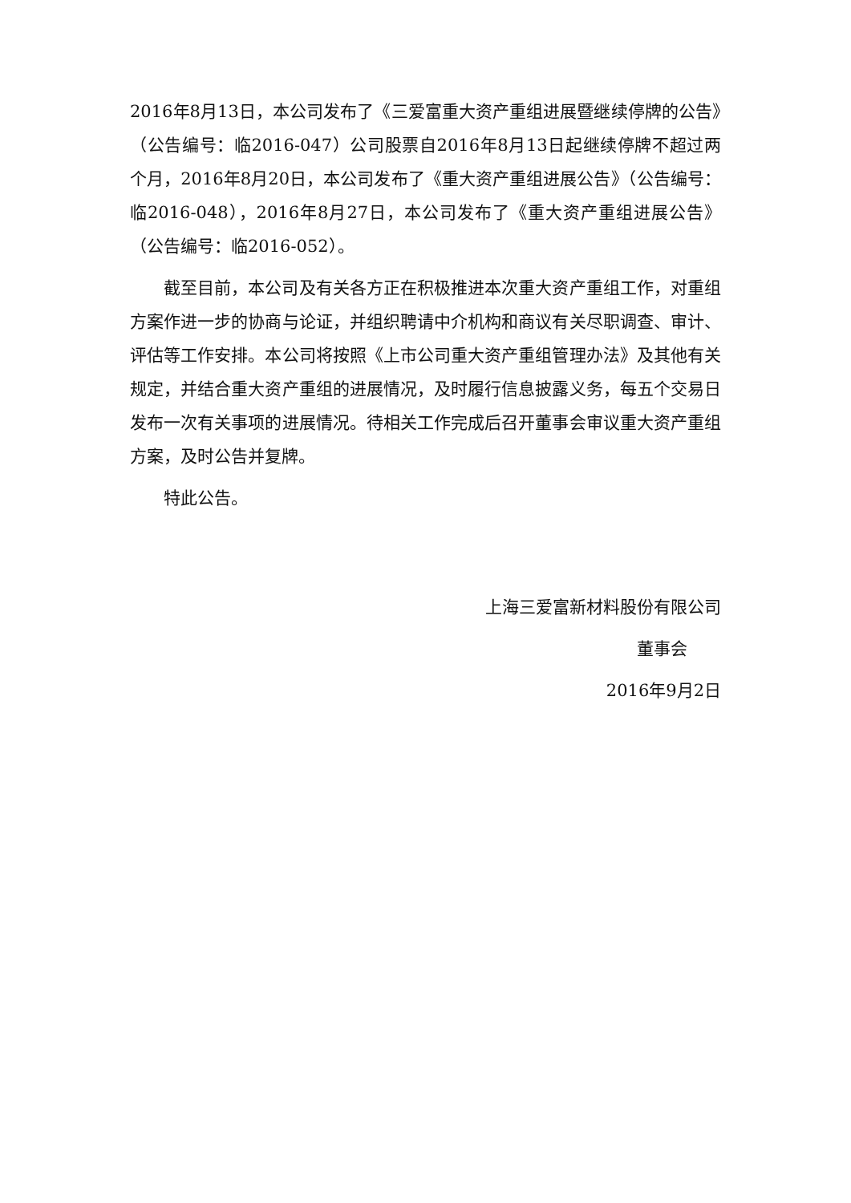2016年8月13日，本公司发布了《三爱富重大资产重组进展暨继续停牌的公告》（公告编号：临2016-047）公司股票自2016年8月13日起继续停牌不超过两个月，2016年8月20日，本公司发布了《重大资产重组进展公告》（公告编号：临2016-048），2016年8月27日，本公司发布了《重大资产重组进展公告》（公告编号：临2016-052）。
截至目前，本公司及有关各方正在积极推进本次重大资产重组工作，对重组方案作进一步的协商与论证，并组织聘请中介机构和商议有关尽职调查、审计、评估等工作安排。本公司将按照《上市公司重大资产重组管理办法》及其他有关规定，并结合重大资产重组的进展情况，及时履行信息披露义务，每五个交易日发布一次有关事项的进展情况。待相关工作完成后召开董事会审议重大资产重组方案，及时公告并复牌。
特此公告。
上海三爱富新材料股份有限公司
董事会
2016年9月2日